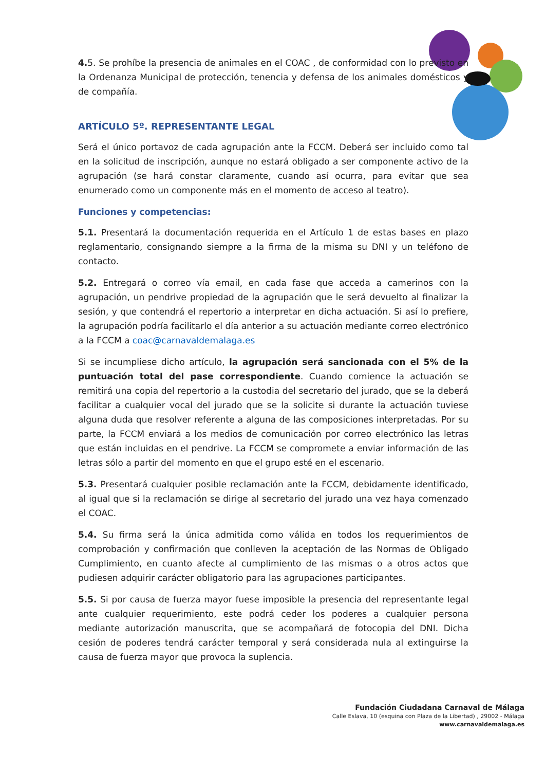4. 5. Se prohíbe la presencia de animales en el COAC , de conformidad con lo previsto en la Ordenanza Municipal de protección, tenencia y defensa de los animales domésticos y de compañía.
ARTÍCULO 5º. REPRESENTANTE LEGAL
Será el único portavoz de cada agrupación ante la FCCM. Deberá ser incluido como tal en la solicitud de inscripción, aunque no estará obligado a ser componente activo de la agrupación (se hará constar claramente, cuando así ocurra, para evitar que sea enumerado como un componente más en el momento de acceso al teatro).
Funciones y competencias:
5.1. Presentará la documentación requerida en el Artículo 1 de estas bases en plazo reglamentario, consignando siempre a la firma de la misma su DNI y un teléfono de contacto.
5.2. Entregará o correo vía email, en cada fase que acceda a camerinos con la agrupación, un pendrive propiedad de la agrupación que le será devuelto al finalizar la sesión, y que contendrá el repertorio a interpretar en dicha actuación. Si así lo prefiere, la agrupación podría facilitarlo el día anterior a su actuación mediante correo electrónico a la FCCM a coac@carnavaldemalaga.es
Si se incumpliese dicho artículo, la agrupación será sancionada con el 5% de la puntuación total del pase correspondiente. Cuando comience la actuación se remitirá una copia del repertorio a la custodia del secretario del jurado, que se la deberá facilitar a cualquier vocal del jurado que se la solicite si durante la actuación tuviese alguna duda que resolver referente a alguna de las composiciones interpretadas. Por su parte, la FCCM enviará a los medios de comunicación por correo electrónico las letras que están incluidas en el pendrive. La FCCM se compromete a enviar información de las letras sólo a partir del momento en que el grupo esté en el escenario.
5.3. Presentará cualquier posible reclamación ante la FCCM, debidamente identificado, al igual que si la reclamación se dirige al secretario del jurado una vez haya comenzado el COAC.
5.4. Su firma será la única admitida como válida en todos los requerimientos de comprobación y confirmación que conlleven la aceptación de las Normas de Obligado Cumplimiento, en cuanto afecte al cumplimiento de las mismas o a otros actos que pudiesen adquirir carácter obligatorio para las agrupaciones participantes.
5.5. Si por causa de fuerza mayor fuese imposible la presencia del representante legal ante cualquier requerimiento, este podrá ceder los poderes a cualquier persona mediante autorización manuscrita, que se acompañará de fotocopia del DNI. Dicha cesión de poderes tendrá carácter temporal y será considerada nula al extinguirse la causa de fuerza mayor que provoca la suplencia.
Fundación Ciudadana Carnaval de Málaga
Calle Eslava, 10 (esquina con Plaza de la Libertad) , 29002 - Málaga
www.carnavaldemalaga.es